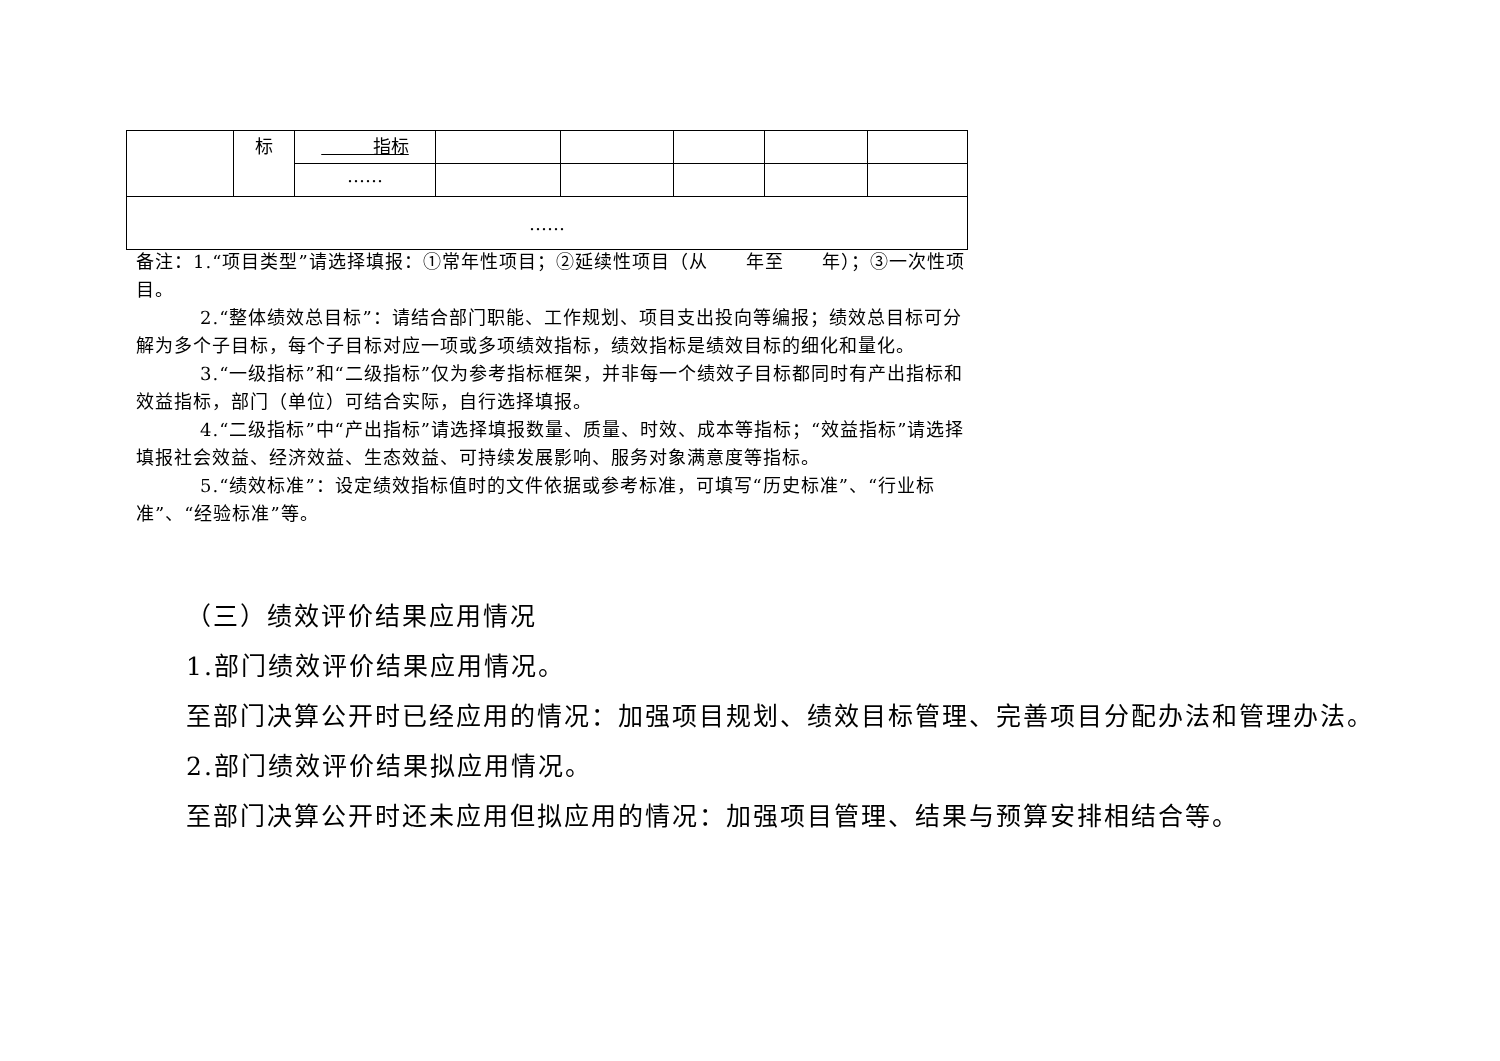| | 标 | 指标 | | | | | |
| | | …… | | | | | |
| …… | | | | | | | |
备注：1.“项目类型”请选择填报：①常年性项目；②延续性项目（从　　年至　　年）；③一次性项目。
2.“整体绩效总目标”：请结合部门职能、工作规划、项目支出投向等编报；绩效总目标可分解为多个子目标，每个子目标对应一项或多项绩效指标，绩效指标是绩效目标的细化和量化。
3.“一级指标”和“二级指标”仅为参考指标框架，并非每一个绩效子目标都同时有产出指标和效益指标，部门（单位）可结合实际，自行选择填报。
4.“二级指标”中“产出指标”请选择填报数量、质量、时效、成本等指标；“效益指标”请选择填报社会效益、经济效益、生态效益、可持续发展影响、服务对象满意度等指标。
5.“绩效标准”：设定绩效指标值时的文件依据或参考标准，可填写“历史标准”、“行业标准”、“经验标准”等。
（三）绩效评价结果应用情况
1.部门绩效评价结果应用情况。
至部门决算公开时已经应用的情况：加强项目规划、绩效目标管理、完善项目分配办法和管理办法。
2.部门绩效评价结果拟应用情况。
至部门决算公开时还未应用但拟应用的情况：加强项目管理、结果与预算安排相结合等。